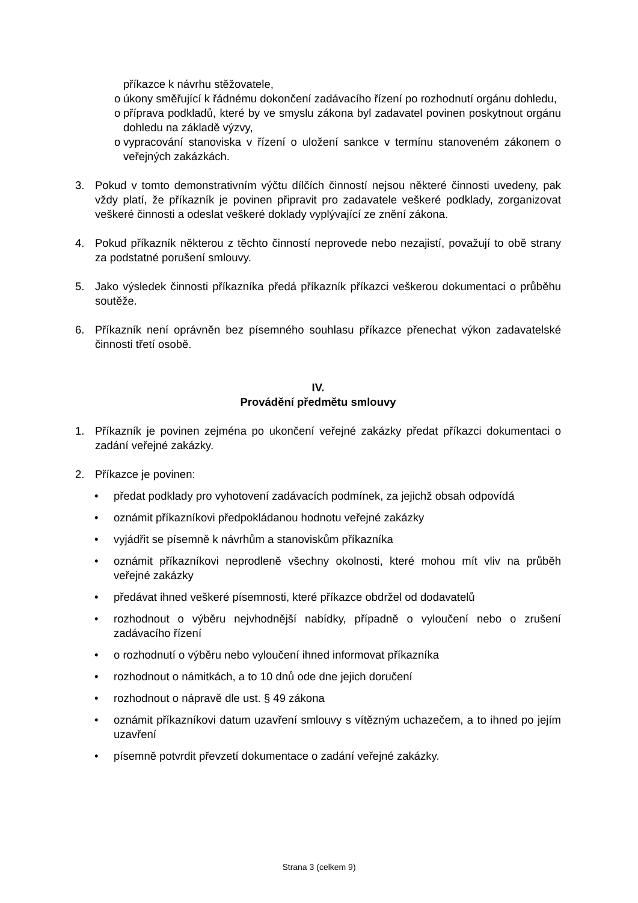příkazce k návrhu stěžovatele,
o úkony směřující k řádnému dokončení zadávacího řízení po rozhodnutí orgánu dohledu,
o příprava podkladů, které by ve smyslu zákona byl zadavatel povinen poskytnout orgánu dohledu na základě výzvy,
o vypracování stanoviska v řízení o uložení sankce v termínu stanoveném zákonem o veřejných zakázkách.
3. Pokud v tomto demonstrativním výčtu dílčích činností nejsou některé činnosti uvedeny, pak vždy platí, že příkazník je povinen připravit pro zadavatele veškeré podklady, zorganizovat veškeré činnosti a odeslat veškeré doklady vyplývající ze znění zákona.
4. Pokud příkazník některou z těchto činností neprovede nebo nezajistí, považují to obě strany za podstatné porušení smlouvy.
5. Jako výsledek činnosti příkazníka předá příkazník příkazci veškerou dokumentaci o průběhu soutěže.
6. Příkazník není oprávněn bez písemného souhlasu příkazce přenechat výkon zadavatelské činnosti třetí osobě.
IV.
Provádění předmětu smlouvy
1. Příkazník je povinen zejména po ukončení veřejné zakázky předat příkazci dokumentaci o zadání veřejné zakázky.
2. Příkazce je povinen:
• předat podklady pro vyhotovení zadávacích podmínek, za jejichž obsah odpovídá
• oznámit příkazníkovi předpokládanou hodnotu veřejné zakázky
• vyjádřit se písemně k návrhům a stanoviskům příkazníka
• oznámit příkazníkovi neprodleně všechny okolnosti, které mohou mít vliv na průběh veřejné zakázky
• předávat ihned veškeré písemnosti, které příkazce obdržel od dodavatelů
• rozhodnout o výběru nejvhodnější nabídky, případně o vyloučení nebo o zrušení zadávacího řízení
• o rozhodnutí o výběru nebo vyloučení ihned informovat příkazníka
• rozhodnout o námitkách, a to 10 dnů ode dne jejich doručení
• rozhodnout o nápravě dle ust. § 49 zákona
• oznámit příkazníkovi datum uzavření smlouvy s vítězným uchazečem, a to ihned po jejím uzavření
• písemně potvrdit převzetí dokumentace o zadání veřejné zakázky.
Strana 3 (celkem 9)